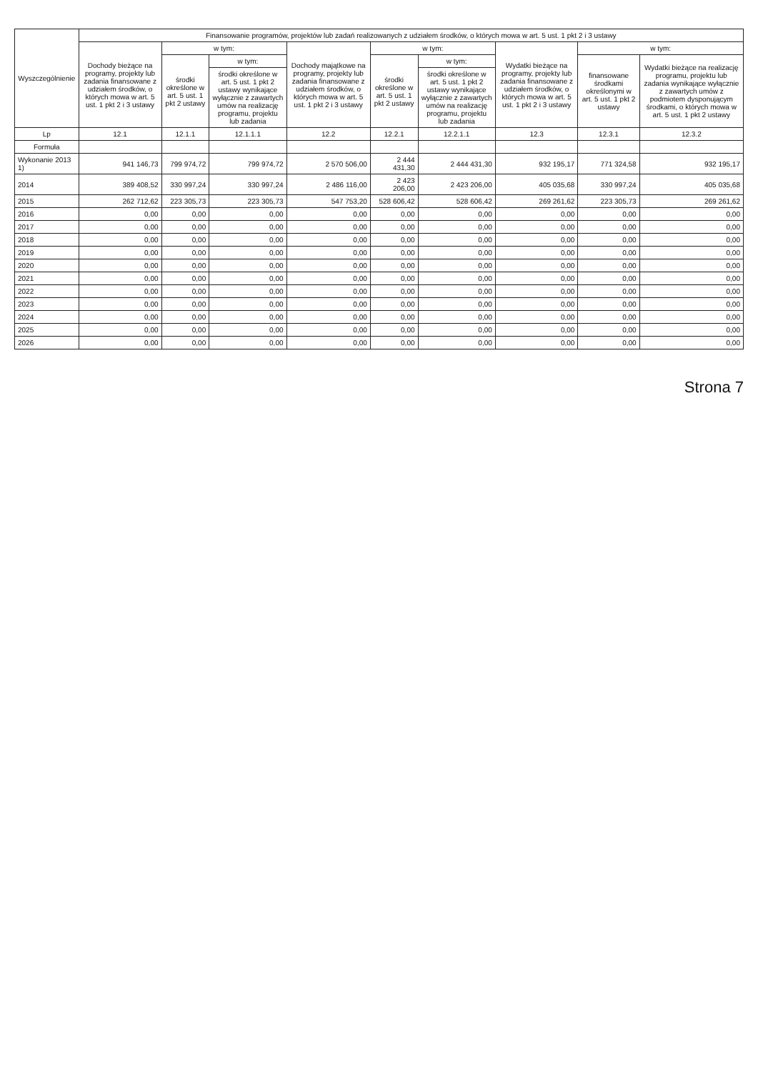| Wyszczególnienie | Finansowanie programów, projektów lub zadań realizowanych z udziałem środków, o których mowa w art. 5 ust. 1 pkt 2 i 3 ustawy | | | | | | | | |
| --- | --- | --- | --- | --- | --- | --- | --- | --- | --- |
| | Dochody bieżące na programy, projekty lub zadania finansowane z udziałem środków, o których mowa w art. 5 ust. 1 pkt 2 i 3 ustawy | w tym: | | Dochody majątkowe na programy, projekty lub zadania finansowane z udziałem środków, o których mowa w art. 5 ust. 1 pkt 2 i 3 ustawy | w tym: | | Wydatki bieżące na programy, projekty lub zadania finansowane z udziałem środków, o których mowa w art. 5 ust. 1 pkt 2 i 3 ustawy | w tym: | |
| | | środki określone w art. 5 ust. 1 pkt 2 ustawy | w tym: | | środki określone w art. 5 ust. 1 pkt 2 ustawy | w tym: | | finansowane środkami określonymi w art. 5 ust. 1 pkt 2 ustawy | Wydatki bieżące na realizację programu, projektu lub zadania wynikające wyłącznie z zawartych umów z podmiotem dysponującym środkami, o których mowa w art. 5 ust. 1 pkt 2 ustawy |
| | | | środki określone w art. 5 ust. 1 pkt 2 ustawy wynikające wyłącznie z zawartych umów na realizację programu, projektu lub zadania | | | środki określone w art. 5 ust. 1 pkt 2 ustawy wynikające wyłącznie z zawartych umów na realizację programu, projektu lub zadania | | | |
| Lp | 12.1 | 12.1.1 | 12.1.1.1 | 12.2 | 12.2.1 | 12.2.1.1 | 12.3 | 12.3.1 | 12.3.2 |
| Formuła | | | | | | | | | |
| Wykonanie 2013 1) | 941 146,73 | 799 974,72 | 799 974,72 | 2 570 506,00 | 2 444 431,30 | 2 444 431,30 | 932 195,17 | 771 324,58 | 932 195,17 |
| 2014 | 389 408,52 | 330 997,24 | 330 997,24 | 2 486 116,00 | 2 423 206,00 | 2 423 206,00 | 405 035,68 | 330 997,24 | 405 035,68 |
| 2015 | 262 712,62 | 223 305,73 | 223 305,73 | 547 753,20 | 528 606,42 | 528 606,42 | 269 261,62 | 223 305,73 | 269 261,62 |
| 2016 | 0,00 | 0,00 | 0,00 | 0,00 | 0,00 | 0,00 | 0,00 | 0,00 | 0,00 |
| 2017 | 0,00 | 0,00 | 0,00 | 0,00 | 0,00 | 0,00 | 0,00 | 0,00 | 0,00 |
| 2018 | 0,00 | 0,00 | 0,00 | 0,00 | 0,00 | 0,00 | 0,00 | 0,00 | 0,00 |
| 2019 | 0,00 | 0,00 | 0,00 | 0,00 | 0,00 | 0,00 | 0,00 | 0,00 | 0,00 |
| 2020 | 0,00 | 0,00 | 0,00 | 0,00 | 0,00 | 0,00 | 0,00 | 0,00 | 0,00 |
| 2021 | 0,00 | 0,00 | 0,00 | 0,00 | 0,00 | 0,00 | 0,00 | 0,00 | 0,00 |
| 2022 | 0,00 | 0,00 | 0,00 | 0,00 | 0,00 | 0,00 | 0,00 | 0,00 | 0,00 |
| 2023 | 0,00 | 0,00 | 0,00 | 0,00 | 0,00 | 0,00 | 0,00 | 0,00 | 0,00 |
| 2024 | 0,00 | 0,00 | 0,00 | 0,00 | 0,00 | 0,00 | 0,00 | 0,00 | 0,00 |
| 2025 | 0,00 | 0,00 | 0,00 | 0,00 | 0,00 | 0,00 | 0,00 | 0,00 | 0,00 |
| 2026 | 0,00 | 0,00 | 0,00 | 0,00 | 0,00 | 0,00 | 0,00 | 0,00 | 0,00 |
Strona 7